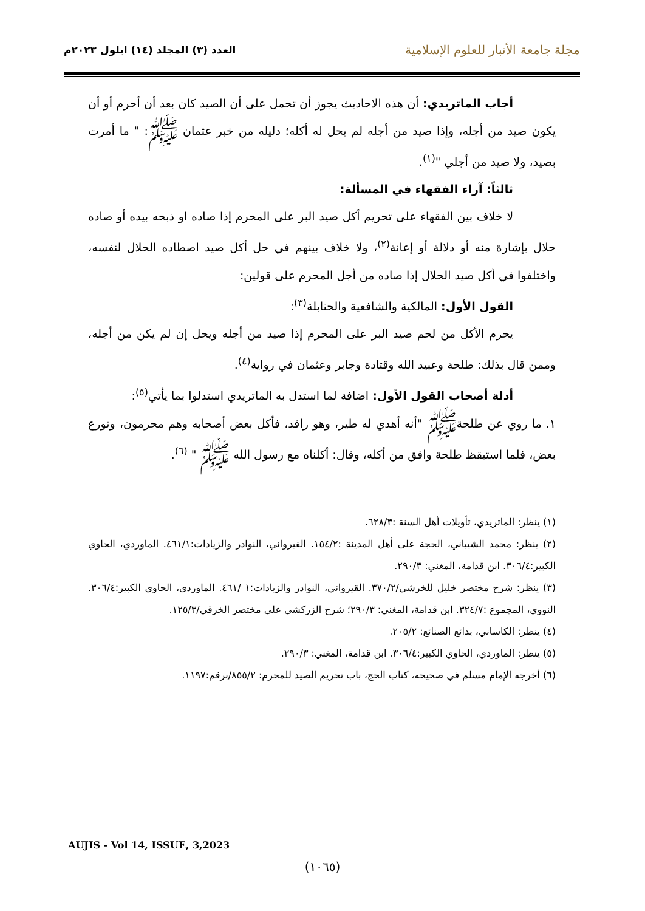مجلة جامعة الأنبار للعلوم الإسلامية
العدد (٣) المجلد (١٤) ايلول ٢٠٢٣م
أجاب الماتريدي: أن هذه الاحاديث يجوز أن تحمل على أن الصيد كان بعد أن أحرم أو أن يكون صيد من أجله، وإذا صيد من أجله لم يحل له أكله؛ دليله من خبر عثمان ﷺ: " ما أمرت بصيد، ولا صيد من أجلي "<sup>(١)</sup>.
ثالثاً: آراء الفقهاء في المسألة:
لا خلاف بين الفقهاء على تحريم أكل صيد البر على المحرم إذا صاده او ذبحه بيده أو صاده حلال بإشارة منه أو دلالة أو إعانة<sup>(٢)</sup>، ولا خلاف بينهم في حل أكل صيد اصطاده الحلال لنفسه، واختلفوا في أكل صيد الحلال إذا صاده من أجل المحرم على قولين:
القول الأول: المالكية والشافعية والحنابلة<sup>(٣)</sup>:
يحرم الأكل من لحم صيد البر على المحرم إذا صيد من أجله ويحل إن لم يكن من أجله، وممن قال بذلك: طلحة وعبيد الله وقتادة وجابر وعثمان في رواية<sup>(٤)</sup>.
أدلة أصحاب القول الأول: اضافة لما استدل به الماتريدي استدلوا بما يأتي<sup>(٥)</sup>:
١. ما روي عن طلحةﷺ "أنه أهدي له طير، وهو راقد، فأكل بعض أصحابه وهم محرمون، وتورع بعض، فلما استيقظ طلحة وافق من أكله، وقال: أكلناه مع رسول الله ﷺ " <sup>(٦)</sup>.
(١) ينظر: الماتريدي، تأويلات أهل السنة :٦٢٨/٣.
(٢) ينظر: محمد الشيباني، الحجة على أهل المدينة :١٥٤/٢. القيرواني، النوادر والزيادات:٤٦١/١. الماوردي، الحاوي الكبير:٣٠٦/٤. ابن قدامة، المغني: ٢٩٠/٣.
(٣) ينظر: شرح مختصر خليل للخرشي/٣٧٠/٢. القيرواني، النوادر والزيادات:١ /٤٦١. الماوردي، الحاوي الكبير:٣٠٦/٤. النووي، المجموع :٣٢٤/٧. ابن قدامة، المغني: ٢٩٠/٣؛ شرح الزركشي على مختصر الخرقي/١٢٥/٣.
(٤) ينظر: الكاساني، بدائع الصنائع: ٢٠٥/٢.
(٥) ينظر: الماوردي، الحاوي الكبير:٣٠٦/٤. ابن قدامة، المغني: ٢٩٠/٣.
(٦) أخرجه الإمام مسلم في صحيحه، كتاب الحج، باب تحريم الصيد للمحرم: ٨٥٥/٢/برقم:١١٩٧.
AUJIS - Vol 14, ISSUE, 3,2023
(١٠٦٥)